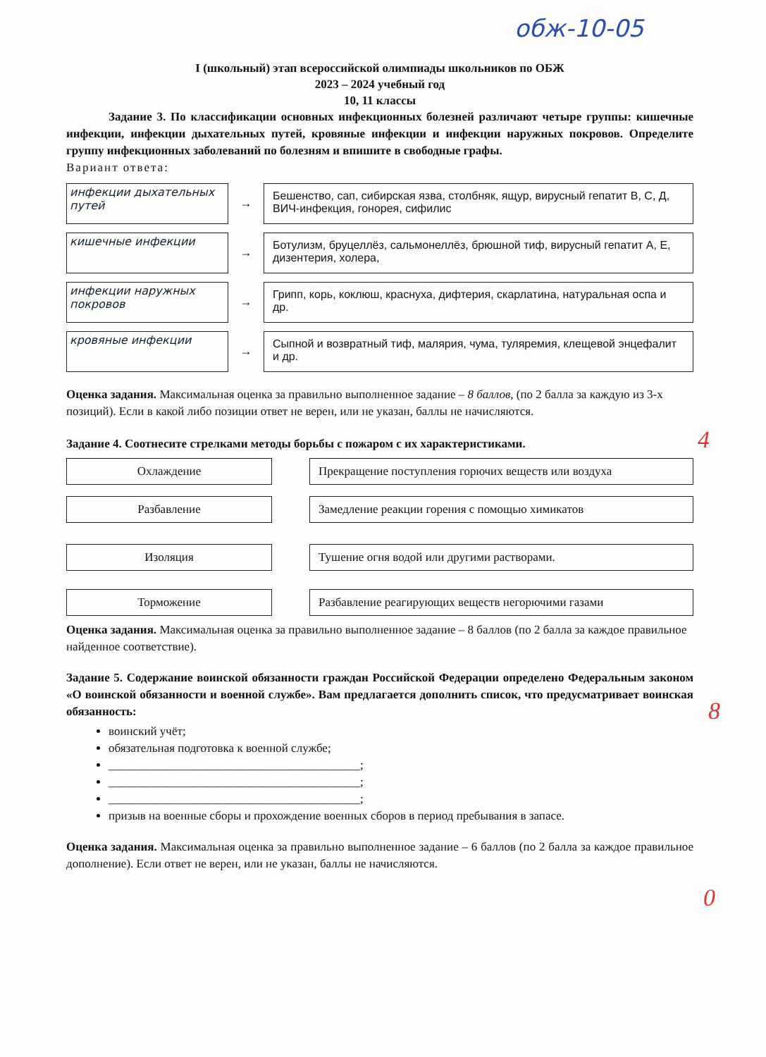обж-10-05
I (школьный) этап всероссийской олимпиады школьников по ОБЖ
2023 – 2024 учебный год
10, 11 классы
Задание 3. По классификации основных инфекционных болезней различают четыре группы: кишечные инфекции, инфекции дыхательных путей, кровяные инфекции и инфекции наружных покровов. Определите группу инфекционных заболеваний по болезням и впишите в свободные графы.
Вариант ответа:
инфекции дыхательных путей
→
Бешенство, сап, сибирская язва, столбняк, ящур, вирусный гепатит В, С, Д, ВИЧ-инфекция, гонорея, сифилис
кишечные инфекции
→
Ботулизм, бруцеллёз, сальмонеллёз, брюшной тиф, вирусный гепатит А, Е, дизентерия, холера,
инфекции наружных покровов
→
Грипп, корь, коклюш, краснуха, дифтерия, скарлатина, натуральная оспа и др.
кровяные инфекции
→
Сыпной и возвратный тиф, малярия, чума, туляремия, клещевой энцефалит и др.
Оценка задания. Максимальная оценка за правильно выполненное задание – 8 баллов, (по 2 балла за каждую из 3-х позиций). Если в какой либо позиции ответ не верен, или не указан, баллы не начисляются.
Задание 4. Соотнесите стрелками методы борьбы с пожаром с их характеристиками.
Охлаждение Прекращение поступления горючих веществ или воздуха
Разбавление Замедление реакции горения с помощью химикатов
Изоляция Тушение огня водой или другими растворами.
Торможение Разбавление реагирующих веществ негорючими газами
Оценка задания. Максимальная оценка за правильно выполненное задание – 8 баллов (по 2 балла за каждое правильное найденное соответствие).
Задание 5. Содержание воинской обязанности граждан Российской Федерации определено Федеральным законом «О воинской обязанности и военной службе». Вам предлагается дополнить список, что предусматривает воинская обязанность:
воинский учёт;
обязательная подготовка к военной службе;
__________________________________________;
__________________________________________;
__________________________________________;
призыв на военные сборы и прохождение военных сборов в период пребывания в запасе.
Оценка задания. Максимальная оценка за правильно выполненное задание – 6 баллов (по 2 балла за каждое правильное дополнение). Если ответ не верен, или не указан, баллы не начисляются.
4
8
0